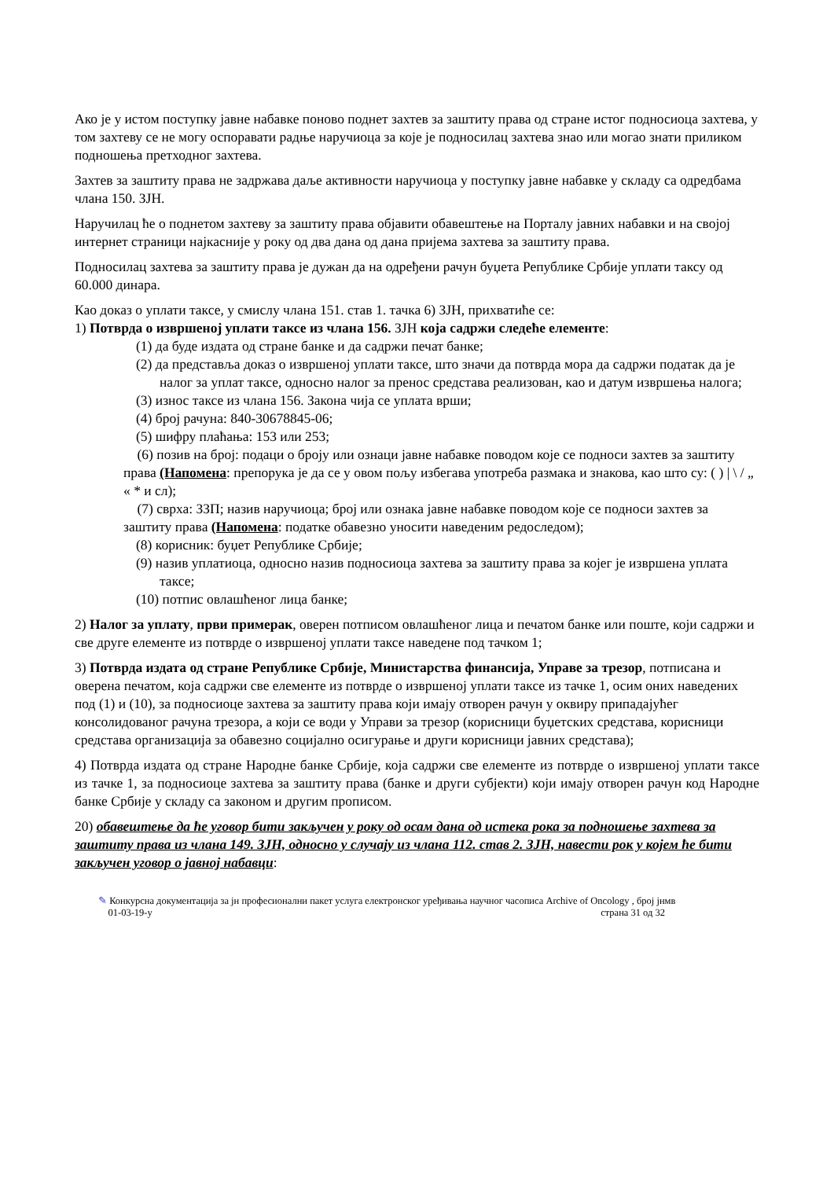Ако је у истом поступку јавне набавке поново поднет захтев за заштиту права од стране истог подносиоца захтева, у том захтеву се не могу оспоравати радње наручиоца за које је подносилац захтева знао или могао знати приликом подношења претходног захтева.
Захтев за заштиту права не задржава даље активности наручиоца у поступку јавне набавке у складу са одредбама члана 150. ЗЈН.
Наручилац ће о поднетом захтеву за заштиту права објавити обавештење на Порталу јавних набавки и на својој интернет страници најкасније у року од два дана од дана пријема захтева за заштиту права.
Подносилац захтева за заштиту права је дужан да на одређени рачун буџета Републике Србије уплати таксу од 60.000 динара.
Као доказ о уплати таксе, у смислу члана 151. став 1. тачка 6) ЗЈН, прихватиће се:
1) Потврда о извршеној уплати таксе из члана 156. ЗЈН која садржи следеће елементе:
(1) да буде издата од стране банке и да садржи печат банке;
(2) да представља доказ о извршеној уплати таксе, што значи да потврда мора да садржи податак да је налог за уплат таксе, односно налог за пренос средстава реализован, као и датум извршења налога;
(3) износ таксе из члана 156. Закона чија се уплата врши;
(4) број рачуна: 840-30678845-06;
(5) шифру плаћања: 153 или 253;
(6) позив на број: подаци о броју или ознаци јавне набавке поводом које се подноси захтев за заштиту права (Напомена: препорука је да се у овом пољу избегава употреба размака и знакова, као што су: ( ) | \ / „ « * и сл);
(7) сврха: ЗЗП; назив наручиоца; број или ознака јавне набавке поводом које се подноси захтев за заштиту права (Напомена: податке обавезно уносити наведеним редоследом);
(8) корисник: буџет Републике Србије;
(9) назив уплатиоца, односно назив подносиоца захтева за заштиту права за којег је извршена уплата таксе;
(10) потпис овлашћеног лица банке;
2) Налог за уплату, први примерак, оверен потписом овлашћеног лица и печатом банке или поште, који садржи и све друге елементе из потврде о извршеној уплати таксе наведене под тачком 1;
3) Потврда издата од стране Републике Србије, Министарства финансија, Управе за трезор, потписана и оверена печатом, која садржи све елементе из потврде о извршеној уплати таксе из тачке 1, осим оних наведених под (1) и (10), за подносиоце захтева за заштиту права који имају отворен рачун у оквиру припадајућег консолидованог рачуна трезора, а који се води у Управи за трезор (корисници буџетских средстава, корисници средстава организација за обавезно социјално осигурање и други корисници јавних средстава);
4) Потврда издата од стране Народне банке Србије, која садржи све елементе из потврде о извршеној уплати таксе из тачке 1, за подносиоце захтева за заштиту права (банке и други субјекти) који имају отворен рачун код Народне банке Србије у складу са законом и другим прописом.
20) обавештење да ће уговор бити закључен у року од осам дана од истека рока за подношење захтева за заштиту права из члана 149. ЗЈН, односно у случају из члана 112. став 2. ЗЈН, навести рок у којем ће бити закључен уговор о јавној набавци:
✎ Конкурсна документација за јн професионални пакет услуга електронског уређивања научног часописа Archive of Oncology , број јнмв
01-03-19-у страна 31 од 32